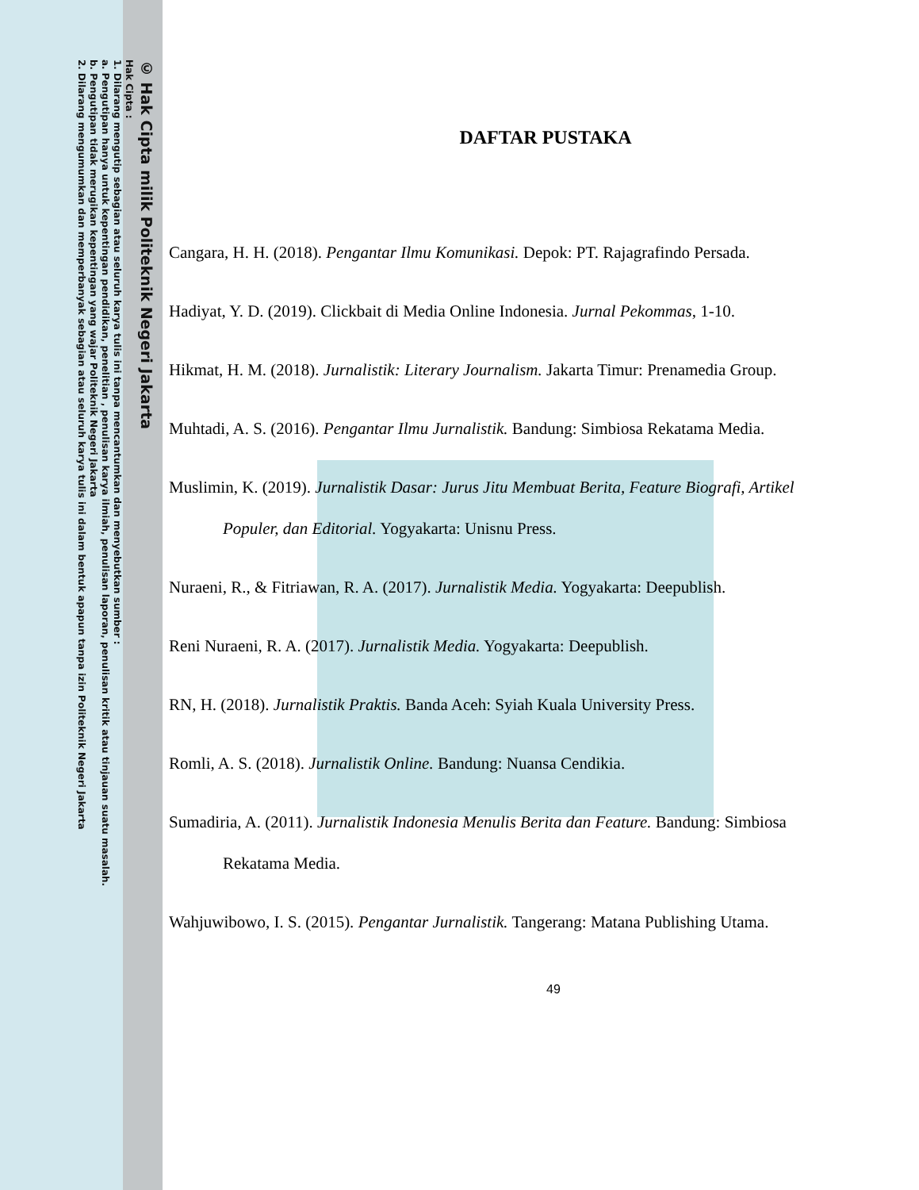© Hak Cipta milik Politeknik Negeri Jakarta
Hak Cipta :
1. Dilarang mengutip sebagian atau seluruh karya tulis ini tanpa mencantumkan dan menyebutkan sumber :
a. Pengutipan hanya untuk kepentingan pendidikan, penelitian , penulisan karya ilmiah, penulisan laporan, penulisan kritik atau tinjauan suatu masalah.
b. Pengutipan tidak merugikan kepentingan yang wajar Politeknik Negeri Jakarta
2. Dilarang mengumumkan dan memperbanyak sebagian atau seluruh karya tulis ini dalam bentuk apapun tanpa izin Politeknik Negeri Jakarta
DAFTAR PUSTAKA
Cangara, H. H. (2018). Pengantar Ilmu Komunikasi. Depok: PT. Rajagrafindo Persada.
Hadiyat, Y. D. (2019). Clickbait di Media Online Indonesia. Jurnal Pekommas, 1-10.
Hikmat, H. M. (2018). Jurnalistik: Literary Journalism. Jakarta Timur: Prenamedia Group.
Muhtadi, A. S. (2016). Pengantar Ilmu Jurnalistik. Bandung: Simbiosa Rekatama Media.
Muslimin, K. (2019). Jurnalistik Dasar: Jurus Jitu Membuat Berita, Feature Biografi, Artikel Populer, dan Editorial. Yogyakarta: Unisnu Press.
Nuraeni, R., & Fitriawan, R. A. (2017). Jurnalistik Media. Yogyakarta: Deepublish.
Reni Nuraeni, R. A. (2017). Jurnalistik Media. Yogyakarta: Deepublish.
RN, H. (2018). Jurnalistik Praktis. Banda Aceh: Syiah Kuala University Press.
Romli, A. S. (2018). Jurnalistik Online. Bandung: Nuansa Cendikia.
Sumadiria, A. (2011). Jurnalistik Indonesia Menulis Berita dan Feature. Bandung: Simbiosa Rekatama Media.
Wahjuwibowo, I. S. (2015). Pengantar Jurnalistik. Tangerang: Matana Publishing Utama.
49